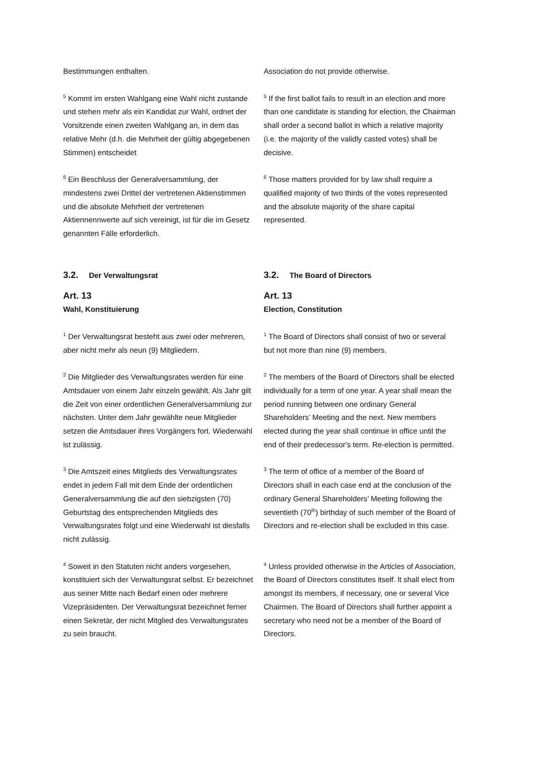Bestimmungen enthalten. Association do not provide otherwise.
<sup>5</sup> Kommt im ersten Wahlgang eine Wahl nicht zustande und stehen mehr als ein Kandidat zur Wahl, ordnet der Vorsitzende einen zweiten Wahlgang an, in dem das relative Mehr (d.h. die Mehrheit der gültig abgegebenen Stimmen) entscheidet
<sup>5</sup> If the first ballot fails to result in an election and more than one candidate is standing for election, the Chairman shall order a second ballot in which a relative majority (i.e. the majority of the validly casted votes) shall be decisive.
<sup>6</sup> Ein Beschluss der Generalversammlung, der mindestens zwei Drittel der vertretenen Aktienstimmen und die absolute Mehrheit der vertretenen Aktiennennwerte auf sich vereinigt, ist für die im Gesetz genannten Fälle erforderlich.
<sup>6</sup> Those matters provided for by law shall require a qualified majority of two thirds of the votes represented and the absolute majority of the share capital represented.
3.2. Der Verwaltungsrat
3.2. The Board of Directors
Art. 13
Wahl, Konstituierung
Art. 13
Election, Constitution
<sup>1</sup> Der Verwaltungsrat besteht aus zwei oder mehreren, aber nicht mehr als neun (9) Mitgliedern.
<sup>1</sup> The Board of Directors shall consist of two or several but not more than nine (9) members.
<sup>2</sup> Die Mitglieder des Verwaltungsrates werden für eine Amtsdauer von einem Jahr einzeln gewählt. Als Jahr gilt die Zeit von einer ordentlichen Generalversammlung zur nächsten. Unter dem Jahr gewählte neue Mitglieder setzen die Amtsdauer ihres Vorgängers fort. Wiederwahl ist zulässig.
<sup>2</sup> The members of the Board of Directors shall be elected individually for a term of one year. A year shall mean the period running between one ordinary General Shareholders’ Meeting and the next. New members elected during the year shall continue in office until the end of their predecessor's term. Re-election is permitted.
<sup>3</sup> Die Amtszeit eines Mitglieds des Verwaltungsrates endet in jedem Fall mit dem Ende der ordentlichen Generalversammlung die auf den siebzigsten (70) Geburtstag des entsprechenden Mitglieds des Verwaltungsrates folgt und eine Wiederwahl ist diesfalls nicht zulässig.
<sup>3</sup> The term of office of a member of the Board of Directors shall in each case end at the conclusion of the ordinary General Shareholders’ Meeting following the seventieth (70<sup>th</sup>) birthday of such member of the Board of Directors and re-election shall be excluded in this case.
<sup>4</sup> Soweit in den Statuten nicht anders vorgesehen, konstituiert sich der Verwaltungsrat selbst. Er bezeichnet aus seiner Mitte nach Bedarf einen oder mehrere Vizepräsidenten. Der Verwaltungsrat bezeichnet ferner einen Sekretär, der nicht Mitglied des Verwaltungsrates zu sein braucht.
<sup>4</sup> Unless provided otherwise in the Articles of Association, the Board of Directors constitutes itself. lt shall elect from amongst its members, if necessary, one or several Vice Chairmen. The Board of Directors shall further appoint a secretary who need not be a member of the Board of Directors.